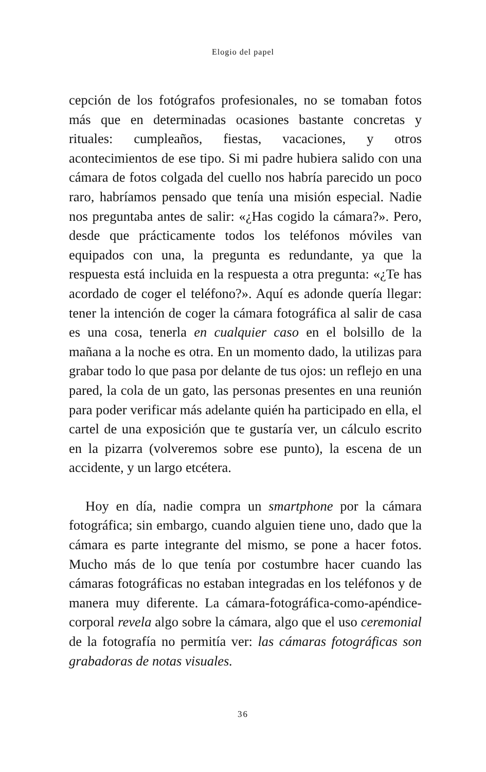Elogio del papel
cepción de los fotógrafos profesionales, no se tomaban fotos más que en determinadas ocasiones bastante concretas y rituales: cumpleaños, fiestas, vacaciones, y otros acontecimientos de ese tipo. Si mi padre hubiera salido con una cámara de fotos colgada del cuello nos habría parecido un poco raro, habríamos pensado que tenía una misión especial. Nadie nos preguntaba antes de salir: «¿Has cogido la cámara?». Pero, desde que prácticamente todos los teléfonos móviles van equipados con una, la pregunta es redundante, ya que la respuesta está incluida en la respuesta a otra pregunta: «¿Te has acordado de coger el teléfono?». Aquí es adonde quería llegar: tener la intención de coger la cámara fotográfica al salir de casa es una cosa, tenerla en cualquier caso en el bolsillo de la mañana a la noche es otra. En un momento dado, la utilizas para grabar todo lo que pasa por delante de tus ojos: un reflejo en una pared, la cola de un gato, las personas presentes en una reunión para poder verificar más adelante quién ha participado en ella, el cartel de una exposición que te gustaría ver, un cálculo escrito en la pizarra (volveremos sobre ese punto), la escena de un accidente, y un largo etcétera.
Hoy en día, nadie compra un smartphone por la cámara fotográfica; sin embargo, cuando alguien tiene uno, dado que la cámara es parte integrante del mismo, se pone a hacer fotos. Mucho más de lo que tenía por costumbre hacer cuando las cámaras fotográficas no estaban integradas en los teléfonos y de manera muy diferente. La cámara-fotográfica-como-apéndice-corporal revela algo sobre la cámara, algo que el uso ceremonial de la fotografía no permitía ver: las cámaras fotográficas son grabadoras de notas visuales.
36